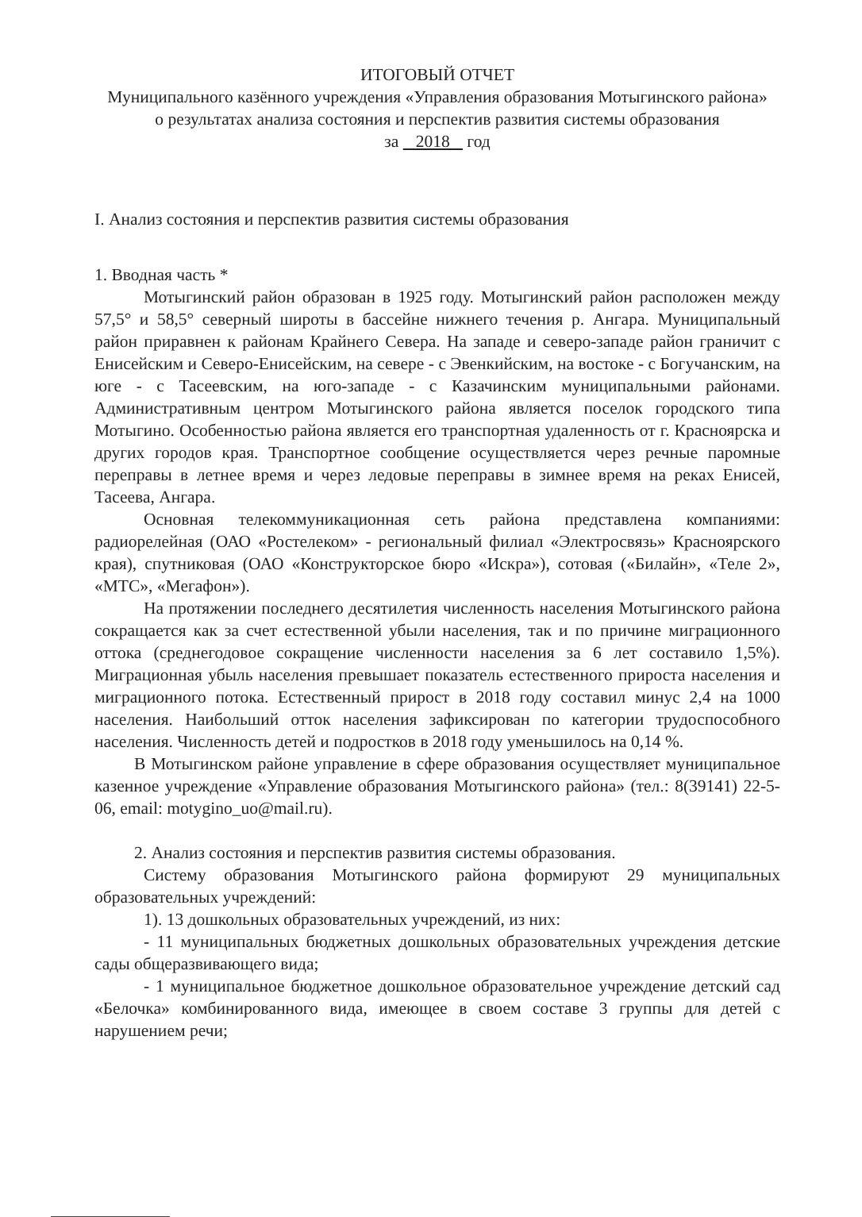ИТОГОВЫЙ ОТЧЕТ
Муниципального казённого учреждения «Управления образования Мотыгинского района»
о результатах анализа состояния и перспектив развития системы образования
за 2018 год
I. Анализ состояния и перспектив развития системы образования
1. Вводная часть *
Мотыгинский район образован в 1925 году. Мотыгинский район расположен между 57,5° и 58,5° северный широты в бассейне нижнего течения р. Ангара. Муниципальный район приравнен к районам Крайнего Севера. На западе и северо-западе район граничит с Енисейским и Северо-Енисейским, на севере - с Эвенкийским, на востоке - с Богучанским, на юге - с Тасеевским, на юго-западе - с Казачинским муниципальными районами. Административным центром Мотыгинского района является поселок городского типа Мотыгино. Особенностью района является его транспортная удаленность от г. Красноярска и других городов края. Транспортное сообщение осуществляется через речные паромные переправы в летнее время и через ледовые переправы в зимнее время на реках Енисей, Тасеева, Ангара.
Основная телекоммуникационная сеть района представлена компаниями: радиорелейная (ОАО «Ростелеком» - региональный филиал «Электросвязь» Красноярского края), спутниковая (ОАО «Конструкторское бюро «Искра»), сотовая («Билайн», «Теле 2», «МТС», «Мегафон»).
На протяжении последнего десятилетия численность населения Мотыгинского района сокращается как за счет естественной убыли населения, так и по причине миграционного оттока (среднегодовое сокращение численности населения за 6 лет составило 1,5%). Миграционная убыль населения превышает показатель естественного прироста населения и миграционного потока. Естественный прирост в 2018 году составил минус 2,4 на 1000 населения. Наибольший отток населения зафиксирован по категории трудоспособного населения. Численность детей и подростков в 2018 году уменьшилось на 0,14 %.
В Мотыгинском районе управление в сфере образования осуществляет муниципальное казенное учреждение «Управление образования Мотыгинского района» (тел.: 8(39141) 22-5-06, email: motygino_uo@mail.ru).
2. Анализ состояния и перспектив развития системы образования.
Систему образования Мотыгинского района формируют 29 муниципальных образовательных учреждений:
1). 13 дошкольных образовательных учреждений, из них:
- 11 муниципальных бюджетных дошкольных образовательных учреждения детские сады общеразвивающего вида;
- 1 муниципальное бюджетное дошкольное образовательное учреждение детский сад «Белочка» комбинированного вида, имеющее в своем составе 3 группы для детей с нарушением речи;